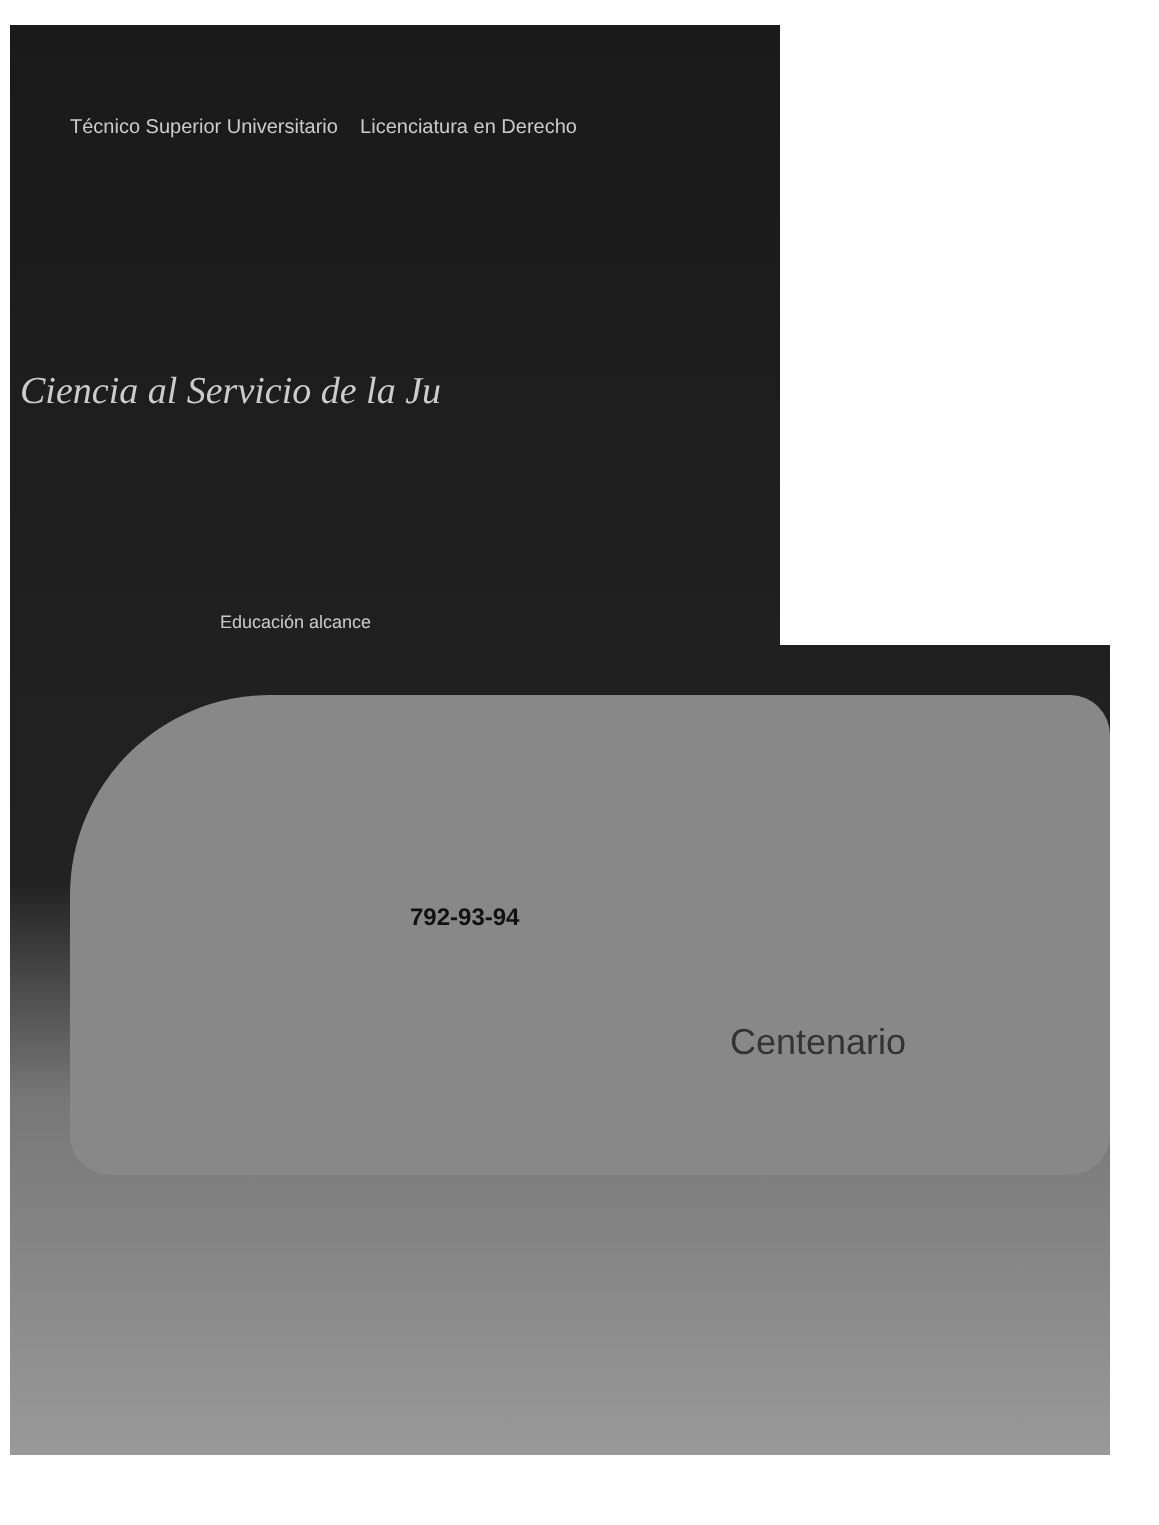Técnico Superior Universitario Licenciatura en Derecho
Ciencia al Servicio de la Ju
Educación alcance
792-93-94
Centenario